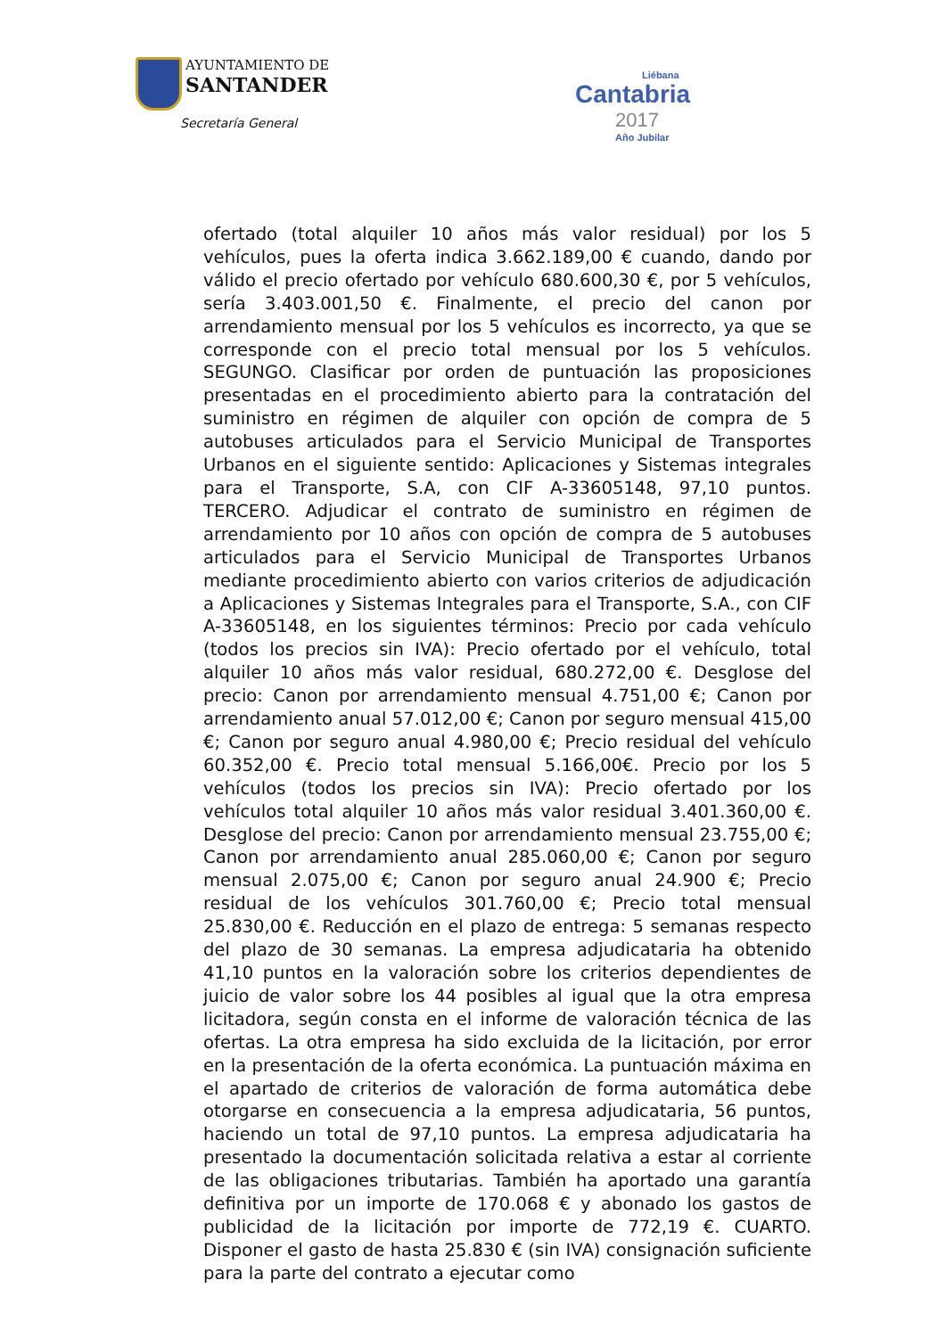AYUNTAMIENTO DE
SANTANDER
Secretaría General
Liébana
Cantabria
2017
Año Jubilar
ofertado (total alquiler 10 años más valor residual) por los 5 vehículos, pues la oferta indica 3.662.189,00 € cuando, dando por válido el precio ofertado por vehículo 680.600,30 €, por 5 vehículos, sería 3.403.001,50 €. Finalmente, el precio del canon por arrendamiento mensual por los 5 vehículos es incorrecto, ya que se corresponde con el precio total mensual por los 5 vehículos. SEGUNGO. Clasificar por orden de puntuación las proposiciones presentadas en el procedimiento abierto para la contratación del suministro en régimen de alquiler con opción de compra de 5 autobuses articulados para el Servicio Municipal de Transportes Urbanos en el siguiente sentido: Aplicaciones y Sistemas integrales para el Transporte, S.A, con CIF A-33605148, 97,10 puntos. TERCERO. Adjudicar el contrato de suministro en régimen de arrendamiento por 10 años con opción de compra de 5 autobuses articulados para el Servicio Municipal de Transportes Urbanos mediante procedimiento abierto con varios criterios de adjudicación a Aplicaciones y Sistemas Integrales para el Transporte, S.A., con CIF A-33605148, en los siguientes términos: Precio por cada vehículo (todos los precios sin IVA): Precio ofertado por el vehículo, total alquiler 10 años más valor residual, 680.272,00 €. Desglose del precio: Canon por arrendamiento mensual 4.751,00 €; Canon por arrendamiento anual 57.012,00 €; Canon por seguro mensual 415,00 €; Canon por seguro anual 4.980,00 €; Precio residual del vehículo 60.352,00 €. Precio total mensual 5.166,00€. Precio por los 5 vehículos (todos los precios sin IVA): Precio ofertado por los vehículos total alquiler 10 años más valor residual 3.401.360,00 €. Desglose del precio: Canon por arrendamiento mensual 23.755,00 €; Canon por arrendamiento anual 285.060,00 €; Canon por seguro mensual 2.075,00 €; Canon por seguro anual 24.900 €; Precio residual de los vehículos 301.760,00 €; Precio total mensual 25.830,00 €. Reducción en el plazo de entrega: 5 semanas respecto del plazo de 30 semanas. La empresa adjudicataria ha obtenido 41,10 puntos en la valoración sobre los criterios dependientes de juicio de valor sobre los 44 posibles al igual que la otra empresa licitadora, según consta en el informe de valoración técnica de las ofertas. La otra empresa ha sido excluida de la licitación, por error en la presentación de la oferta económica. La puntuación máxima en el apartado de criterios de valoración de forma automática debe otorgarse en consecuencia a la empresa adjudicataria, 56 puntos, haciendo un total de 97,10 puntos. La empresa adjudicataria ha presentado la documentación solicitada relativa a estar al corriente de las obligaciones tributarias. También ha aportado una garantía definitiva por un importe de 170.068 € y abonado los gastos de publicidad de la licitación por importe de 772,19 €. CUARTO. Disponer el gasto de hasta 25.830 € (sin IVA) consignación suficiente para la parte del contrato a ejecutar como